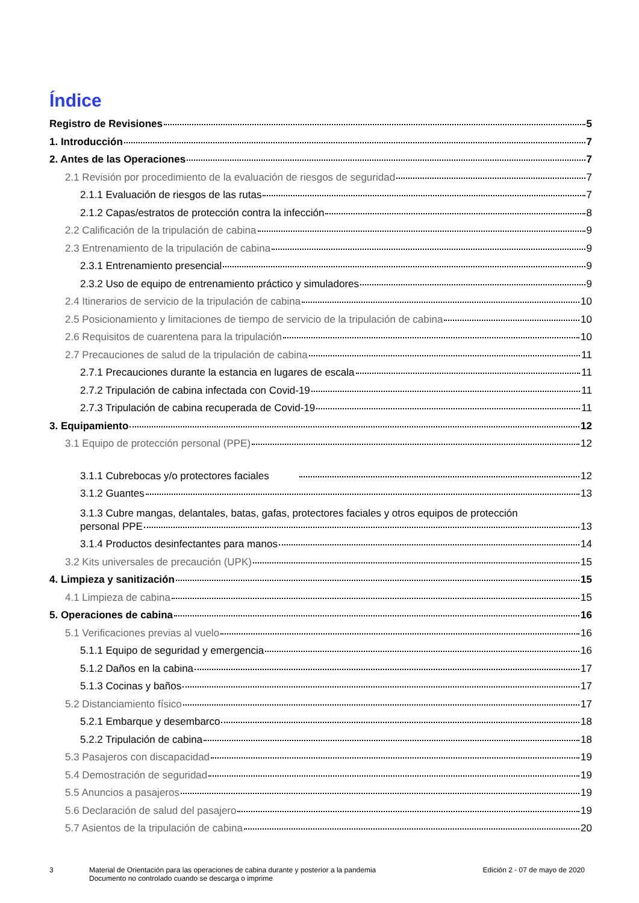Índice
Registro de Revisiones 5
1. Introducción 7
2. Antes de las Operaciones 7
2.1 Revisión por procedimiento de la evaluación de riesgos de seguridad 7
2.1.1 Evaluación de riesgos de las rutas 7
2.1.2 Capas/estratos de protección contra la infección 8
2.2 Calificación de la tripulación de cabina 9
2.3 Entrenamiento de la tripulación de cabina 9
2.3.1 Entrenamiento presencial 9
2.3.2 Uso de equipo de entrenamiento práctico y simuladores 9
2.4 Itinerarios de servicio de la tripulación de cabina 10
2.5 Posicionamiento y limitaciones de tiempo de servicio de la tripulación de cabina 10
2.6 Requisitos de cuarentena para la tripulación 10
2.7 Precauciones de salud de la tripulación de cabina 11
2.7.1 Precauciones durante la estancia en lugares de escala 11
2.7.2 Tripulación de cabina infectada con Covid-19 11
2.7.3 Tripulación de cabina recuperada de Covid-19 11
3. Equipamiento 12
3.1 Equipo de protección personal (PPE) 12
3.1.1 Cubrebocas y/o protectores faciales 12
3.1.2 Guantes 13
3.1.3 Cubre mangas, delantales, batas, gafas, protectores faciales y otros equipos de protección
personal PPE 13
3.1.4 Productos desinfectantes para manos 14
3.2 Kits universales de precaución (UPK) 15
4. Limpieza y sanitización 15
4.1 Limpieza de cabina 15
5. Operaciones de cabina 16
5.1 Verificaciones previas al vuelo 16
5.1.1 Equipo de seguridad y emergencia 16
5.1.2 Daños en la cabina 17
5.1.3 Cocinas y baños 17
5.2 Distanciamiento físico 17
5.2.1 Embarque y desembarco 18
5.2.2 Tripulación de cabina 18
5.3 Pasajeros con discapacidad 19
5.4 Demostración de seguridad 19
5.5 Anuncios a pasajeros 19
5.6 Declaración de salud del pasajero 19
5.7 Asientos de la tripulación de cabina 20
3 Material de Orientación para las operaciones de cabina durante y posterior a la pandemia
Documento no controlado cuando se descarga o imprime Edición 2 - 07 de mayo de 2020